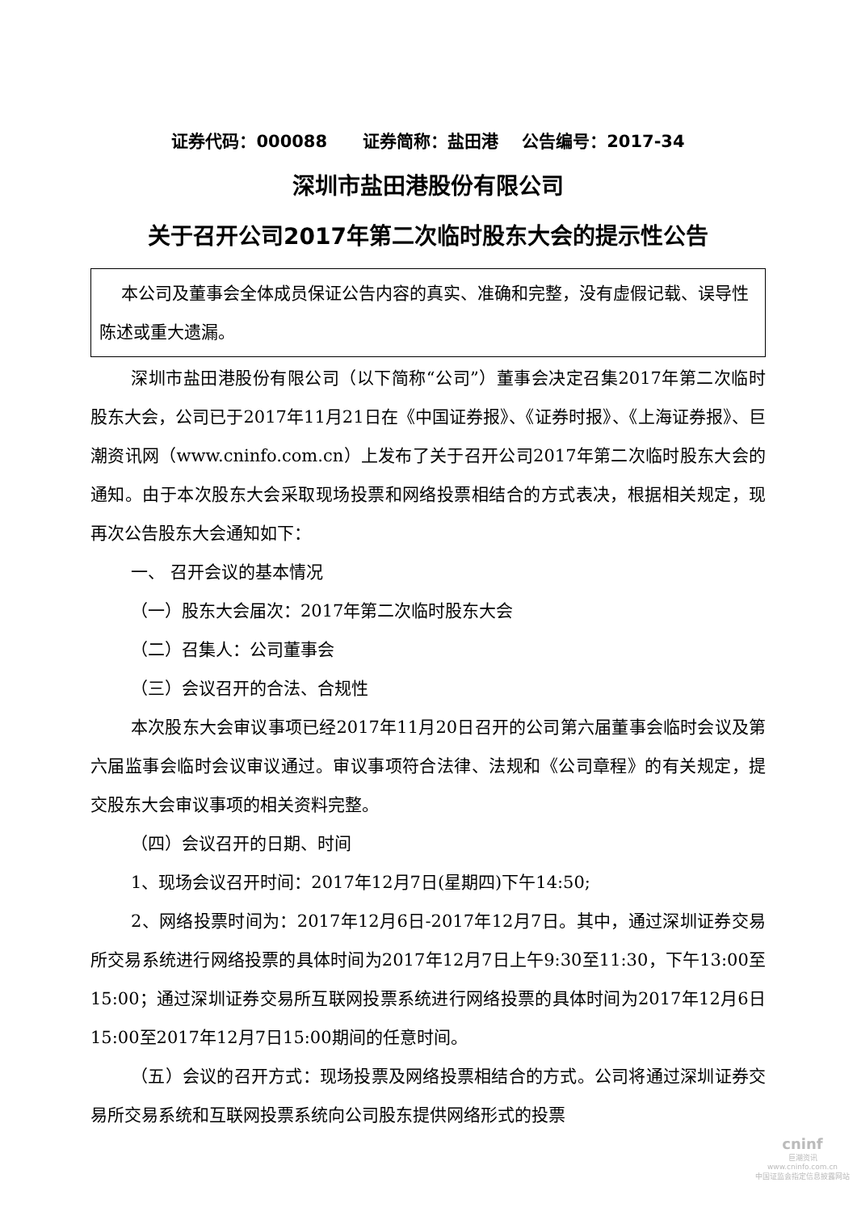证券代码：000088 证券简称：盐田港 公告编号：2017-34
深圳市盐田港股份有限公司
关于召开公司2017年第二次临时股东大会的提示性公告
本公司及董事会全体成员保证公告内容的真实、准确和完整，没有虚假记载、误导性陈述或重大遗漏。
深圳市盐田港股份有限公司（以下简称“公司”）董事会决定召集2017年第二次临时股东大会，公司已于2017年11月21日在《中国证券报》、《证券时报》、《上海证券报》、巨潮资讯网（www.cninfo.com.cn）上发布了关于召开公司2017年第二次临时股东大会的通知。由于本次股东大会采取现场投票和网络投票相结合的方式表决，根据相关规定，现再次公告股东大会通知如下：
一、 召开会议的基本情况
（一）股东大会届次：2017年第二次临时股东大会
（二）召集人：公司董事会
（三）会议召开的合法、合规性
本次股东大会审议事项已经2017年11月20日召开的公司第六届董事会临时会议及第六届监事会临时会议审议通过。审议事项符合法律、法规和《公司章程》的有关规定，提交股东大会审议事项的相关资料完整。
（四）会议召开的日期、时间
1、现场会议召开时间：2017年12月7日(星期四)下午14:50;
2、网络投票时间为：2017年12月6日-2017年12月7日。其中，通过深圳证券交易所交易系统进行网络投票的具体时间为2017年12月7日上午9:30至11:30，下午13:00至15:00；通过深圳证券交易所互联网投票系统进行网络投票的具体时间为2017年12月6日15:00至2017年12月7日15:00期间的任意时间。
（五）会议的召开方式：现场投票及网络投票相结合的方式。公司将通过深圳证券交易所交易系统和互联网投票系统向公司股东提供网络形式的投票
cninf
巨潮资讯
www.cninfo.com.cn
中国证监会指定信息披露网站